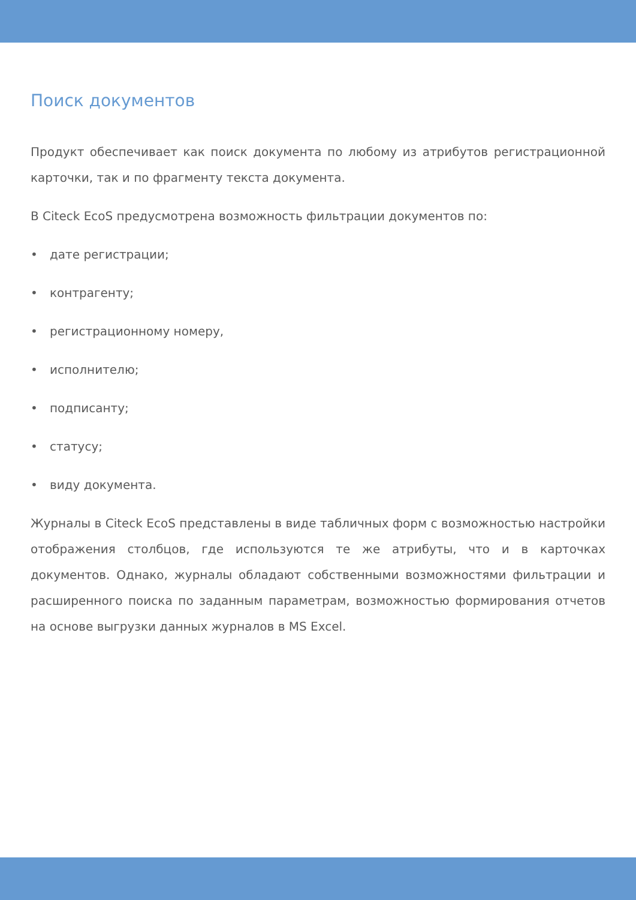Поиск документов
Продукт обеспечивает как поиск документа по любому из атрибутов регистрационной карточки, так и по фрагменту текста документа.
В Citeck EcoS предусмотрена возможность фильтрации документов по:
• дате регистрации;
• контрагенту;
• регистрационному номеру,
• исполнителю;
• подписанту;
• статусу;
• виду документа.
Журналы в Citeck EcoS представлены в виде табличных форм с возможностью настройки отображения столбцов, где используются те же атрибуты, что и в карточках документов. Однако, журналы обладают собственными возможностями фильтрации и расширенного поиска по заданным параметрам, возможностью формирования отчетов на основе выгрузки данных журналов в MS Excel.